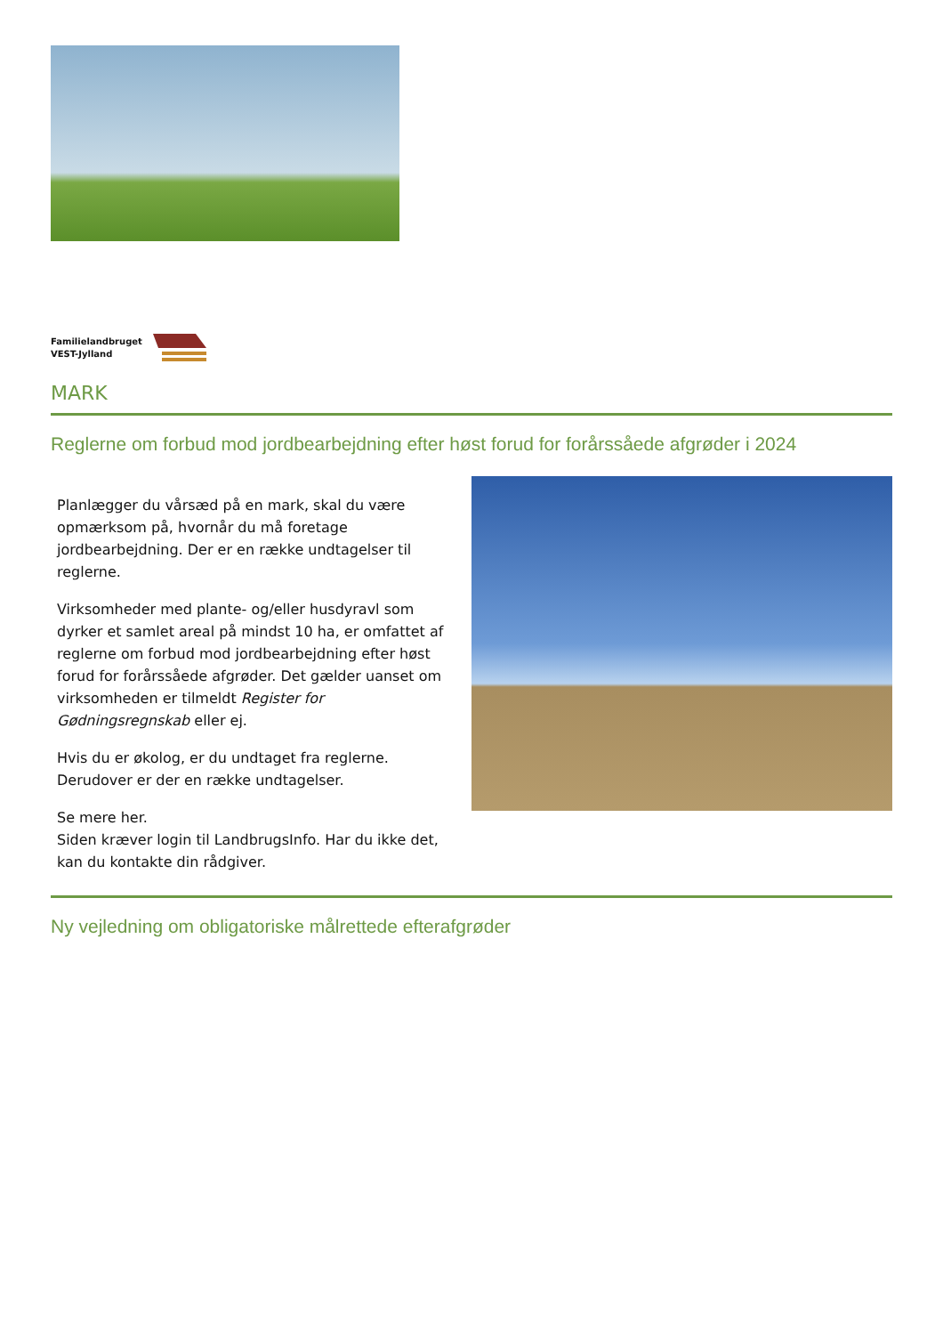Familielandbruget
VEST-Jylland
MARK
Reglerne om forbud mod jordbearbejdning efter høst forud for forårssåede afgrøder i 2024
Planlægger du vårsæd på en mark, skal du være opmærksom på, hvornår du må foretage jordbearbejdning. Der er en række undtagelser til reglerne.
Virksomheder med plante- og/eller husdyravl som dyrker et samlet areal på mindst 10 ha, er omfattet af reglerne om forbud mod jordbearbejdning efter høst forud for forårssåede afgrøder. Det gælder uanset om virksomheden er tilmeldt Register for Gødningsregnskab eller ej.
Hvis du er økolog, er du undtaget fra reglerne. Derudover er der en række undtagelser.
Se mere her.
Siden kræver login til LandbrugsInfo. Har du ikke det, kan du kontakte din rådgiver.
Ny vejledning om obligatoriske målrettede efterafgrøder